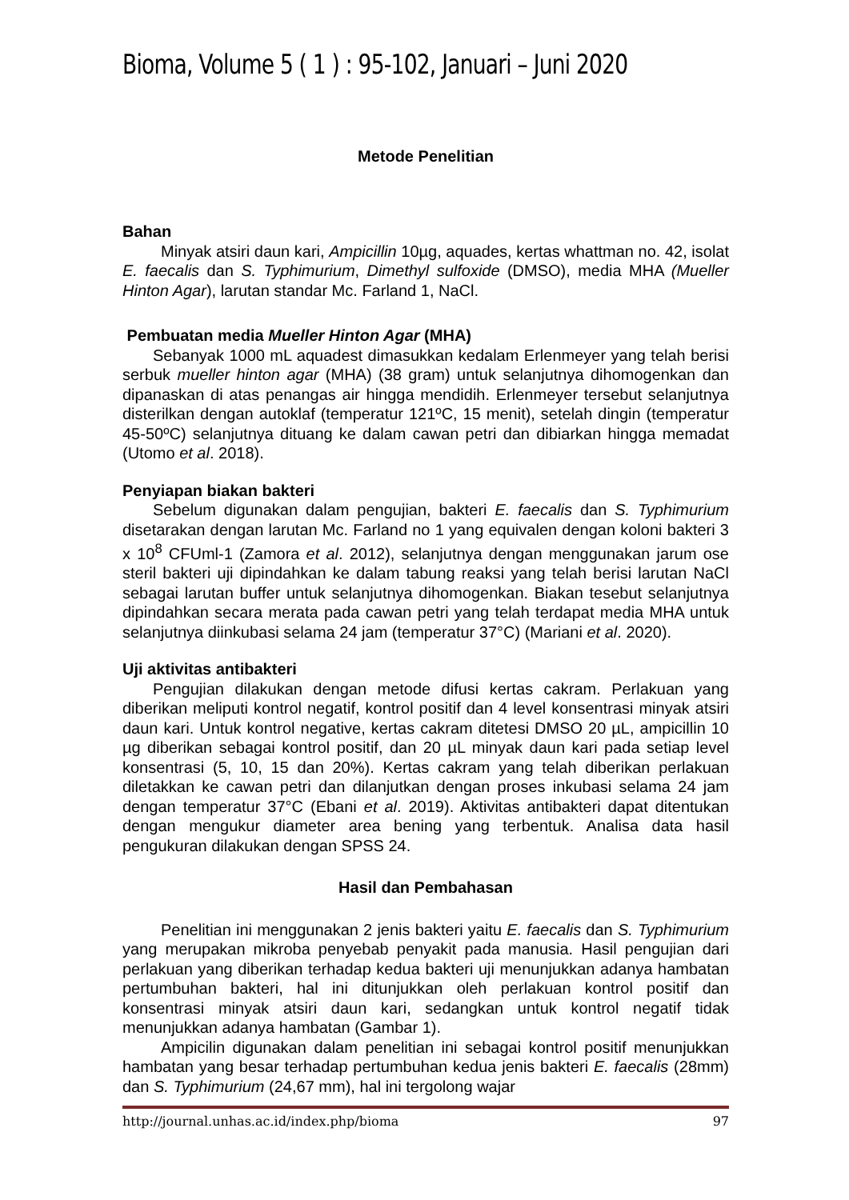Bioma, Volume 5 ( 1 ) : 95-102, Januari – Juni 2020
Metode Penelitian
Bahan
Minyak atsiri daun kari, Ampicillin 10µg, aquades, kertas whattman no. 42, isolat E. faecalis dan S. Typhimurium, Dimethyl sulfoxide (DMSO), media MHA (Mueller Hinton Agar), larutan standar Mc. Farland 1, NaCl.
Pembuatan media Mueller Hinton Agar (MHA)
Sebanyak 1000 mL aquadest dimasukkan kedalam Erlenmeyer yang telah berisi serbuk mueller hinton agar (MHA) (38 gram) untuk selanjutnya dihomogenkan dan dipanaskan di atas penangas air hingga mendidih. Erlenmeyer tersebut selanjutnya disterilkan dengan autoklaf (temperatur 121ºC, 15 menit), setelah dingin (temperatur 45-50ºC) selanjutnya dituang ke dalam cawan petri dan dibiarkan hingga memadat (Utomo et al. 2018).
Penyiapan biakan bakteri
Sebelum digunakan dalam pengujian, bakteri E. faecalis dan S. Typhimurium disetarakan dengan larutan Mc. Farland no 1 yang equivalen dengan koloni bakteri 3 x 10<sup>8</sup> CFUml-1 (Zamora et al. 2012), selanjutnya dengan menggunakan jarum ose steril bakteri uji dipindahkan ke dalam tabung reaksi yang telah berisi larutan NaCl sebagai larutan buffer untuk selanjutnya dihomogenkan. Biakan tesebut selanjutnya dipindahkan secara merata pada cawan petri yang telah terdapat media MHA untuk selanjutnya diinkubasi selama 24 jam (temperatur 37°C) (Mariani et al. 2020).
Uji aktivitas antibakteri
Pengujian dilakukan dengan metode difusi kertas cakram. Perlakuan yang diberikan meliputi kontrol negatif, kontrol positif dan 4 level konsentrasi minyak atsiri daun kari. Untuk kontrol negative, kertas cakram ditetesi DMSO 20 µL, ampicillin 10 µg diberikan sebagai kontrol positif, dan 20 µL minyak daun kari pada setiap level konsentrasi (5, 10, 15 dan 20%). Kertas cakram yang telah diberikan perlakuan diletakkan ke cawan petri dan dilanjutkan dengan proses inkubasi selama 24 jam dengan temperatur 37°C (Ebani et al. 2019). Aktivitas antibakteri dapat ditentukan dengan mengukur diameter area bening yang terbentuk. Analisa data hasil pengukuran dilakukan dengan SPSS 24.
Hasil dan Pembahasan
Penelitian ini menggunakan 2 jenis bakteri yaitu E. faecalis dan S. Typhimurium yang merupakan mikroba penyebab penyakit pada manusia. Hasil pengujian dari perlakuan yang diberikan terhadap kedua bakteri uji menunjukkan adanya hambatan pertumbuhan bakteri, hal ini ditunjukkan oleh perlakuan kontrol positif dan konsentrasi minyak atsiri daun kari, sedangkan untuk kontrol negatif tidak menunjukkan adanya hambatan (Gambar 1).
Ampicilin digunakan dalam penelitian ini sebagai kontrol positif menunjukkan hambatan yang besar terhadap pertumbuhan kedua jenis bakteri E. faecalis (28mm) dan S. Typhimurium (24,67 mm), hal ini tergolong wajar
http://journal.unhas.ac.id/index.php/bioma 97